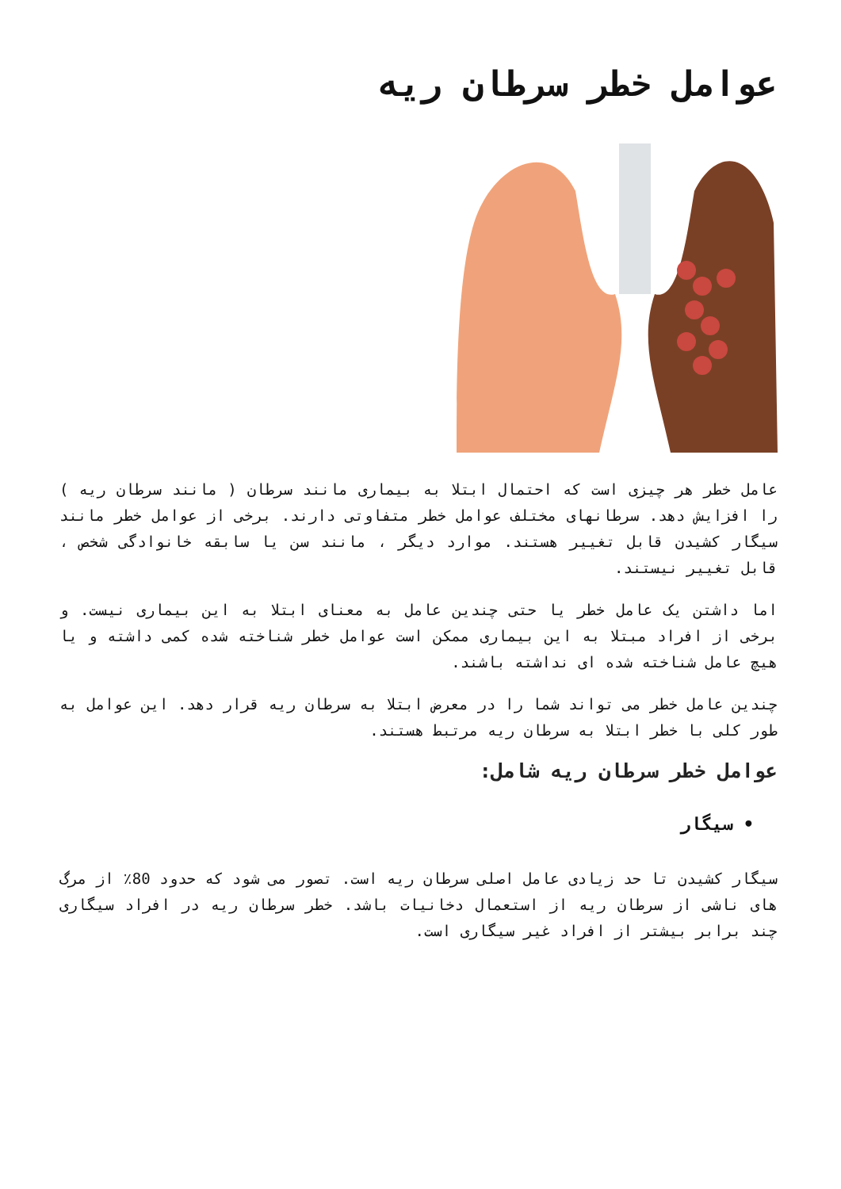عوامل خطر سرطان ریه
عامل خطر هر چیزی است که احتمال ابتلا به بیماری مانند سرطان ( مانند سرطان ریه ) را افزایش دهد. سرطانهای مختلف عوامل خطر متفاوتی دارند. برخی از عوامل خطر مانند سیگار کشیدن قابل تغییر هستند. موارد دیگر ، مانند سن یا سابقه خانوادگی شخص ، قابل تغییر نیستند.
اما داشتن یک عامل خطر یا حتی چندین عامل به معنای ابتلا به این بیماری نیست. و برخی از افراد مبتلا به این بیماری ممکن است عوامل خطر شناخته شده کمی داشته و یا هیچ عامل شناخته شده ای نداشته باشند.
چندین عامل خطر می تواند شما را در معرض ابتلا به سرطان ریه قرار دهد. این عوامل به طور کلی با خطر ابتلا به سرطان ریه مرتبط هستند.
عوامل خطر سرطان ریه شامل:
• سیگار
سیگار کشیدن تا حد زیادی عامل اصلی سرطان ریه است. تصور می شود که حدود 80٪ از مرگ های ناشی از سرطان ریه از استعمال دخانیات باشد. خطر سرطان ریه در افراد سیگاری چند برابر بیشتر از افراد غیر سیگاری است.